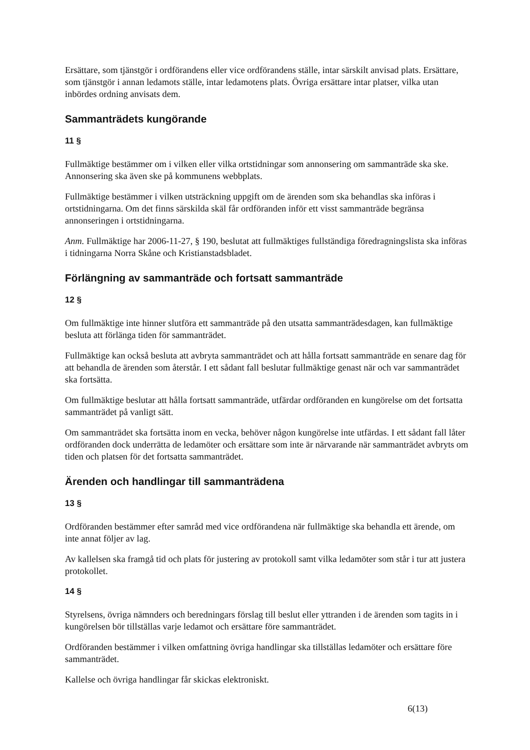Ersättare, som tjänstgör i ordförandens eller vice ordförandens ställe, intar särskilt anvisad plats. Ersättare, som tjänstgör i annan ledamots ställe, intar ledamotens plats. Övriga ersättare intar platser, vilka utan inbördes ordning anvisats dem.
Sammanträdets kungörande
11 §
Fullmäktige bestämmer om i vilken eller vilka ortstidningar som annonsering om sammanträde ska ske. Annonsering ska även ske på kommunens webbplats.
Fullmäktige bestämmer i vilken utsträckning uppgift om de ärenden som ska behandlas ska införas i ortstidningarna. Om det finns särskilda skäl får ordföranden inför ett visst sammanträde begränsa annonseringen i ortstidningarna.
Anm. Fullmäktige har 2006-11-27, § 190, beslutat att fullmäktiges fullständiga föredragningslista ska införas i tidningarna Norra Skåne och Kristianstadsbladet.
Förlängning av sammanträde och fortsatt sammanträde
12 §
Om fullmäktige inte hinner slutföra ett sammanträde på den utsatta sammanträdesdagen, kan fullmäktige besluta att förlänga tiden för sammanträdet.
Fullmäktige kan också besluta att avbryta sammanträdet och att hålla fortsatt sammanträde en senare dag för att behandla de ärenden som återstår. I ett sådant fall beslutar fullmäktige genast när och var sammanträdet ska fortsätta.
Om fullmäktige beslutar att hålla fortsatt sammanträde, utfärdar ordföranden en kungörelse om det fortsatta sammanträdet på vanligt sätt.
Om sammanträdet ska fortsätta inom en vecka, behöver någon kungörelse inte utfärdas. I ett sådant fall låter ordföranden dock underrätta de ledamöter och ersättare som inte är närvarande när sammanträdet avbryts om tiden och platsen för det fortsatta sammanträdet.
Ärenden och handlingar till sammanträdena
13 §
Ordföranden bestämmer efter samråd med vice ordförandena när fullmäktige ska behandla ett ärende, om inte annat följer av lag.
Av kallelsen ska framgå tid och plats för justering av protokoll samt vilka ledamöter som står i tur att justera protokollet.
14 §
Styrelsens, övriga nämnders och beredningars förslag till beslut eller yttranden i de ärenden som tagits in i kungörelsen bör tillställas varje ledamot och ersättare före sammanträdet.
Ordföranden bestämmer i vilken omfattning övriga handlingar ska tillställas ledamöter och ersättare före sammanträdet.
Kallelse och övriga handlingar får skickas elektroniskt.
6(13)